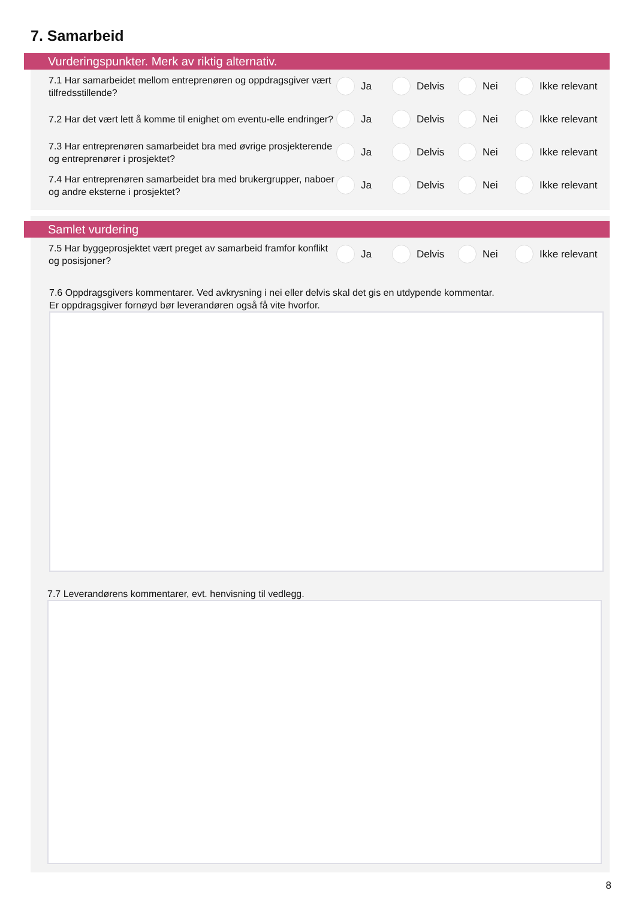7. Samarbeid
Vurderingspunkter. Merk av riktig alternativ.
7.1 Har samarbeidet mellom entreprenøren og oppdragsgiver vært tilfredsstillende?
Ja Delvis Nei Ikke relevant
7.2 Har det vært lett å komme til enighet om eventu-elle endringer?
Ja Delvis Nei Ikke relevant
7.3 Har entreprenøren samarbeidet bra med øvrige prosjekterende og entreprenører i prosjektet?
Ja Delvis Nei Ikke relevant
7.4 Har entreprenøren samarbeidet bra med brukergrupper, naboer og andre eksterne i prosjektet?
Ja Delvis Nei Ikke relevant
Samlet vurdering
7.5 Har byggeprosjektet vært preget av samarbeid framfor konflikt og posisjoner?
Ja Delvis Nei Ikke relevant
7.6 Oppdragsgivers kommentarer. Ved avkrysning i nei eller delvis skal det gis en utdypende kommentar.
Er oppdragsgiver fornøyd bør leverandøren også få vite hvorfor.
7.7 Leverandørens kommentarer, evt. henvisning til vedlegg.
8